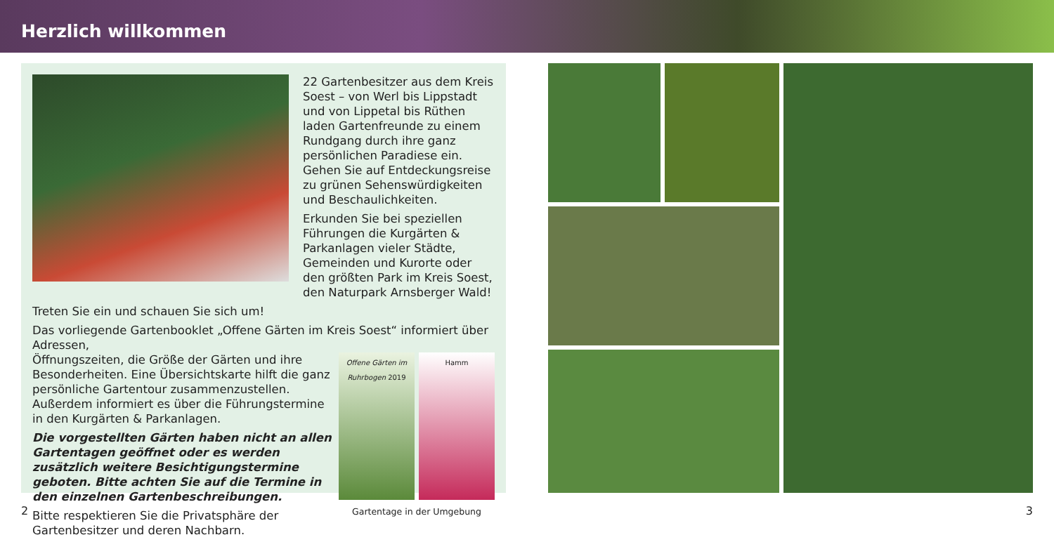Herzlich willkommen
22 Gartenbesitzer aus dem Kreis Soest – von Werl bis Lippstadt und von Lippetal bis Rüthen laden Gartenfreunde zu einem Rundgang durch ihre ganz persönlichen Paradiese ein. Gehen Sie auf Entdeckungsreise zu grünen Sehenswürdigkeiten und Beschaulichkeiten.
Erkunden Sie bei speziellen Führungen die Kurgärten & Parkanlagen vieler Städte, Gemeinden und Kurorte oder den größten Park im Kreis Soest, den Naturpark Arnsberger Wald!
Treten Sie ein und schauen Sie sich um!
Das vorliegende Gartenbooklet „Offene Gärten im Kreis Soest“ informiert über Adressen,
Öffnungszeiten, die Größe der Gärten und ihre Besonderheiten. Eine Übersichtskarte hilft die ganz persönliche Gartentour zusammenzustellen. Außerdem informiert es über die Führungstermine in den Kurgärten & Parkanlagen.
Die vorgestellten Gärten haben nicht an allen Gartentagen geöffnet oder es werden zusätzlich weitere Besichtigungstermine geboten. Bitte achten Sie auf die Termine in den einzelnen Gartenbeschreibungen.
Bitte respektieren Sie die Privatsphäre der Gartenbesitzer und deren Nachbarn.
Offene Gärten im Ruhrbogen 2019
Hamm
Gartentage in der Umgebung
2 3